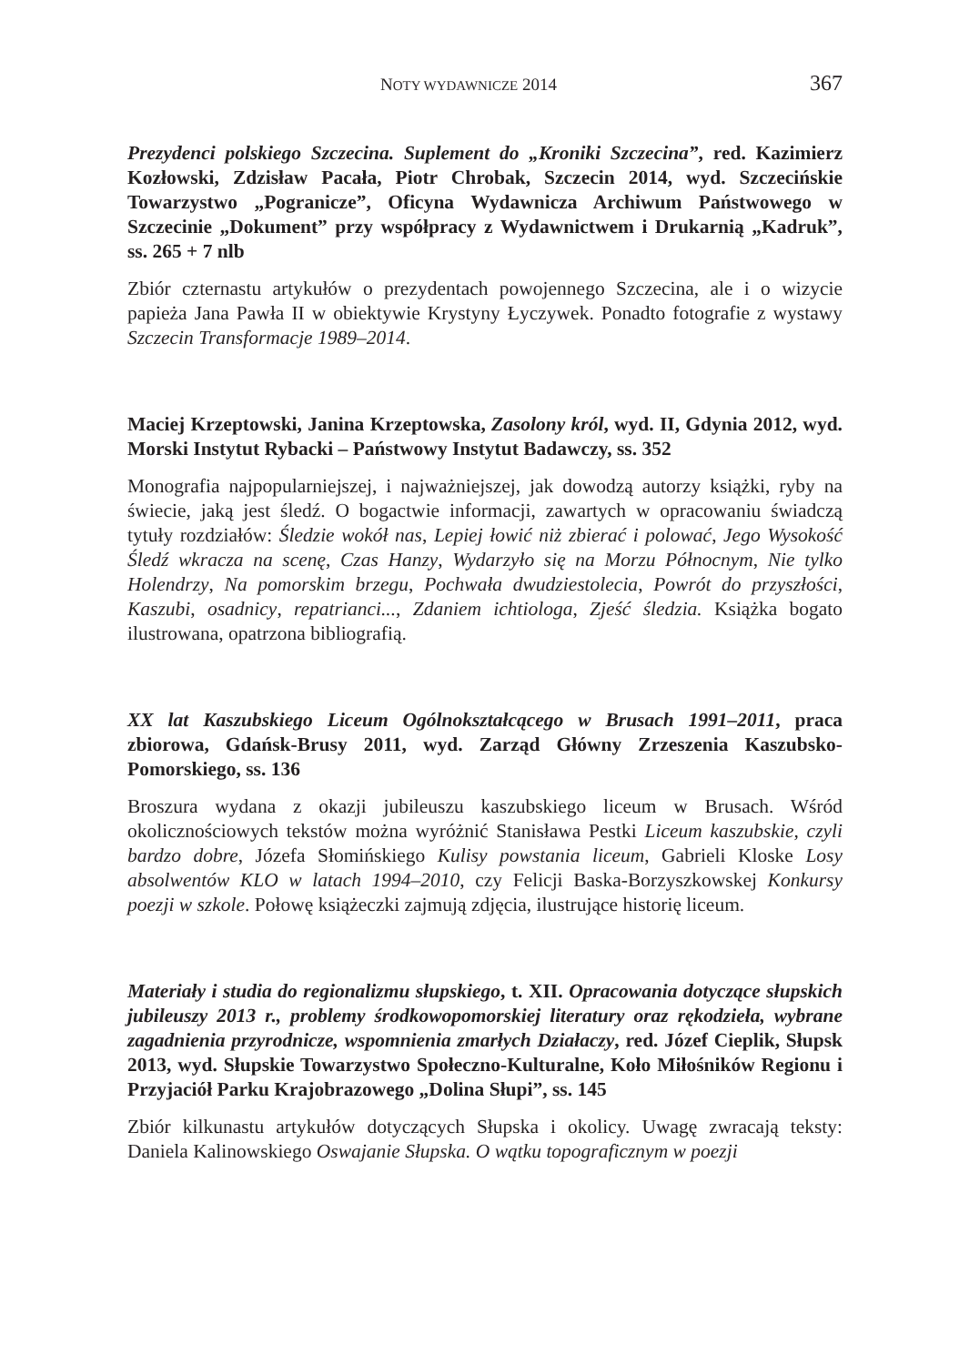NOTY WYDAWNICZE 2014 367
Prezydenci polskiego Szczecina. Suplement do „Kroniki Szczecina”, red. Kazimierz Kozłowski, Zdzisław Pacała, Piotr Chrobak, Szczecin 2014, wyd. Szczecińskie Towarzystwo „Pogranicze”, Oficyna Wydawnicza Archiwum Państwowego w Szczecinie „Dokument” przy współpracy z Wydawnictwem i Drukarnią „Kadruk”, ss. 265 + 7 nlb
Zbiór czternastu artykułów o prezydentach powojennego Szczecina, ale i o wizycie papieża Jana Pawła II w obiektywie Krystyny Łyczywek. Ponadto fotografie z wystawy Szczecin Transformacje 1989–2014.
Maciej Krzeptowski, Janina Krzeptowska, Zasolony król, wyd. II, Gdynia 2012, wyd. Morski Instytut Rybacki – Państwowy Instytut Badawczy, ss. 352
Monografia najpopularniejszej, i najważniejszej, jak dowodzą autorzy książki, ryby na świecie, jaką jest śledź. O bogactwie informacji, zawartych w opracowaniu świadczą tytuły rozdziałów: Śledzie wokół nas, Lepiej łowić niż zbierać i polować, Jego Wysokość Śledź wkracza na scenę, Czas Hanzy, Wydarzyło się na Morzu Północnym, Nie tylko Holendrzy, Na pomorskim brzegu, Pochwała dwudziestolecia, Powrót do przyszłości, Kaszubi, osadnicy, repatrianci..., Zdaniem ichtiologa, Zjeść śledzia. Książka bogato ilustrowana, opatrzona bibliografią.
XX lat Kaszubskiego Liceum Ogólnokształcącego w Brusach 1991–2011, praca zbiorowa, Gdańsk-Brusy 2011, wyd. Zarząd Główny Zrzeszenia Kaszubsko-Pomorskiego, ss. 136
Broszura wydana z okazji jubileuszu kaszubskiego liceum w Brusach. Wśród okolicznościowych tekstów można wyróżnić Stanisława Pestki Liceum kaszubskie, czyli bardzo dobre, Józefa Słomińskiego Kulisy powstania liceum, Gabrieli Kloske Losy absolwentów KLO w latach 1994–2010, czy Felicji Baska-Borzyszkowskej Konkursy poezji w szkole. Połowę książeczki zajmują zdjęcia, ilustrujące historię liceum.
Materiały i studia do regionalizmu słupskiego, t. XII. Opracowania dotyczące słupskich jubileuszy 2013 r., problemy środkowopomorskiej literatury oraz rękodzieła, wybrane zagadnienia przyrodnicze, wspomnienia zmarłych Działaczy, red. Józef Cieplik, Słupsk 2013, wyd. Słupskie Towarzystwo Społeczno-Kulturalne, Koło Miłośników Regionu i Przyjaciół Parku Krajobrazowego „Dolina Słupi”, ss. 145
Zbiór kilkunastu artykułów dotyczących Słupska i okolicy. Uwagę zwracają teksty: Daniela Kalinowskiego Oswajanie Słupska. O wątku topograficznym w poezji